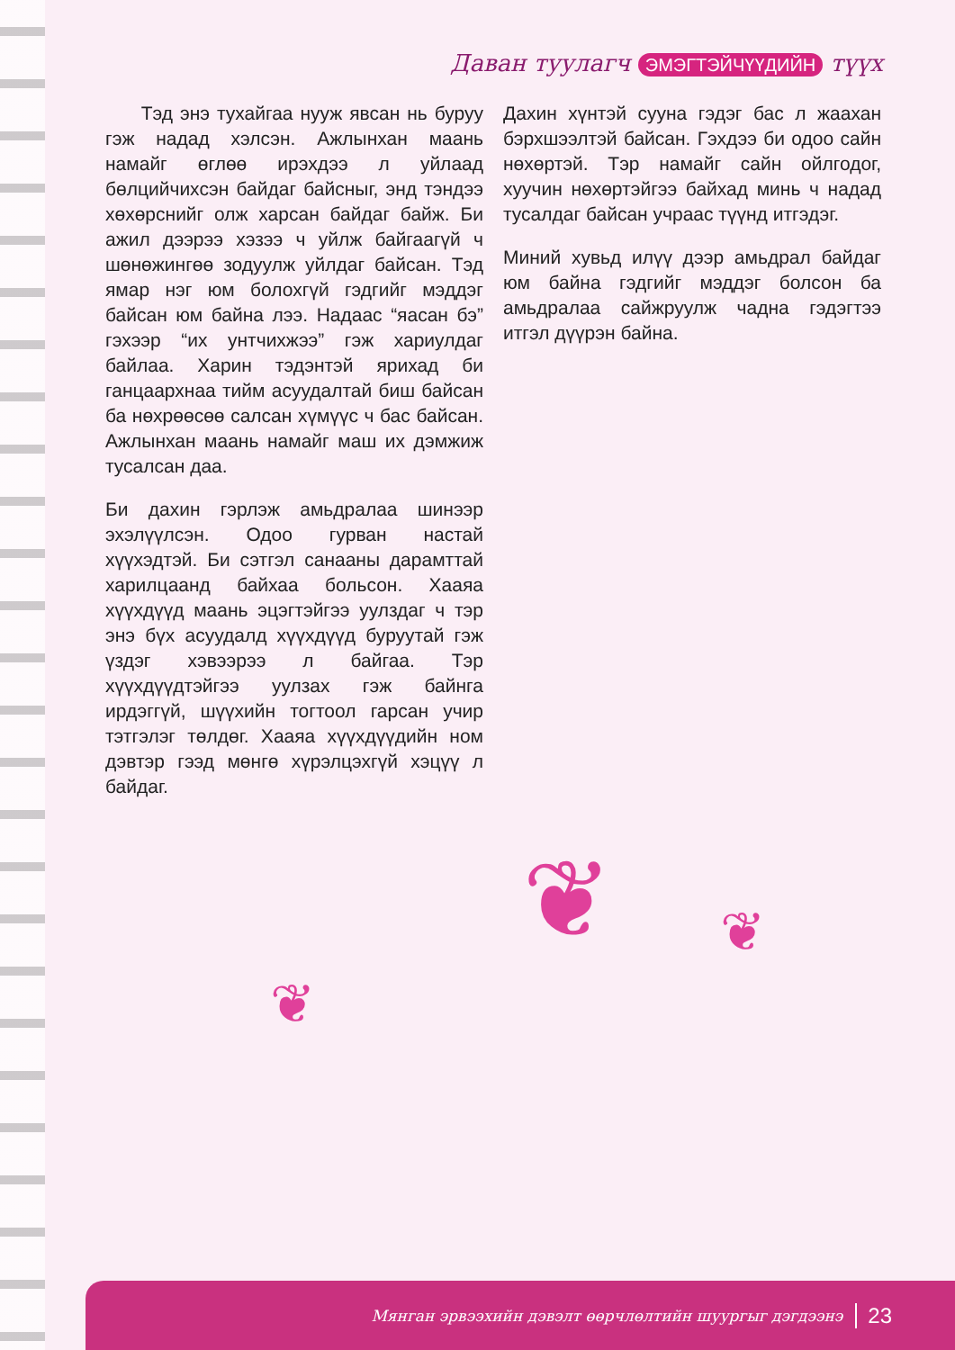Даван туулагч ЭМЭГТЭЙЧҮҮДИЙН түүх
Тэд энэ тухайгаа нууж явсан нь буруу гэж надад хэлсэн. Ажлынхан маань намайг өглөө ирэхдээ л уйлаад бөлцийчихсэн байдаг байсныг, энд тэндээ хөхөрснийг олж харсан байдаг байж. Би ажил дээрээ хэзээ ч уйлж байгаагүй ч шөнөжингөө зодуулж уйлдаг байсан. Тэд ямар нэг юм болохгүй гэдгийг мэддэг байсан юм байна лээ. Надаас “яасан бэ” гэхээр “их унтчихжээ” гэж хариулдаг байлаа. Харин тэдэнтэй ярихад би ганцаархнаа тийм асуудалтай биш байсан ба нөхрөөсөө салсан хүмүүс ч бас байсан. Ажлынхан маань намайг маш их дэмжиж тусалсан даа.
Би дахин гэрлэж амьдралаа шинээр эхэлүүлсэн. Одоо гурван настай хүүхэдтэй. Би сэтгэл санааны дарамттай харилцаанд байхаа больсон. Хааяа хүүхдүүд маань эцэгтэйгээ уулздаг ч тэр энэ бүх асуудалд хүүхдүүд буруутай гэж үздэг хэвээрээ л байгаа. Тэр хүүхдүүдтэйгээ уулзах гэж байнга ирдэггүй, шүүхийн тогтоол гарсан учир тэтгэлэг төлдөг. Хааяа хүүхдүүдийн ном дэвтэр гээд мөнгө хүрэлцэхгүй хэцүү л байдаг.
Дахин хүнтэй суунa гэдэг бас л жаахан бэрхшээлтэй байсан. Гэхдээ би одоо сайн нөхөртэй. Тэр намайг сайн ойлгодог, хуучин нөхөртэйгээ байхад минь ч надад тусалдаг байсан учраас түүнд итгэдэг.
Миний хувьд илүү дээр амьдрал байдаг юм байна гэдгийг мэддэг болсон ба амьдралаа сайжруулж чадна гэдэгтээ итгэл дүүрэн байна.
❦ ❦
❦
Мянган эрвээхийн дэвэлт өөрчлөлтийн шуургыг дэгдээнэ 23